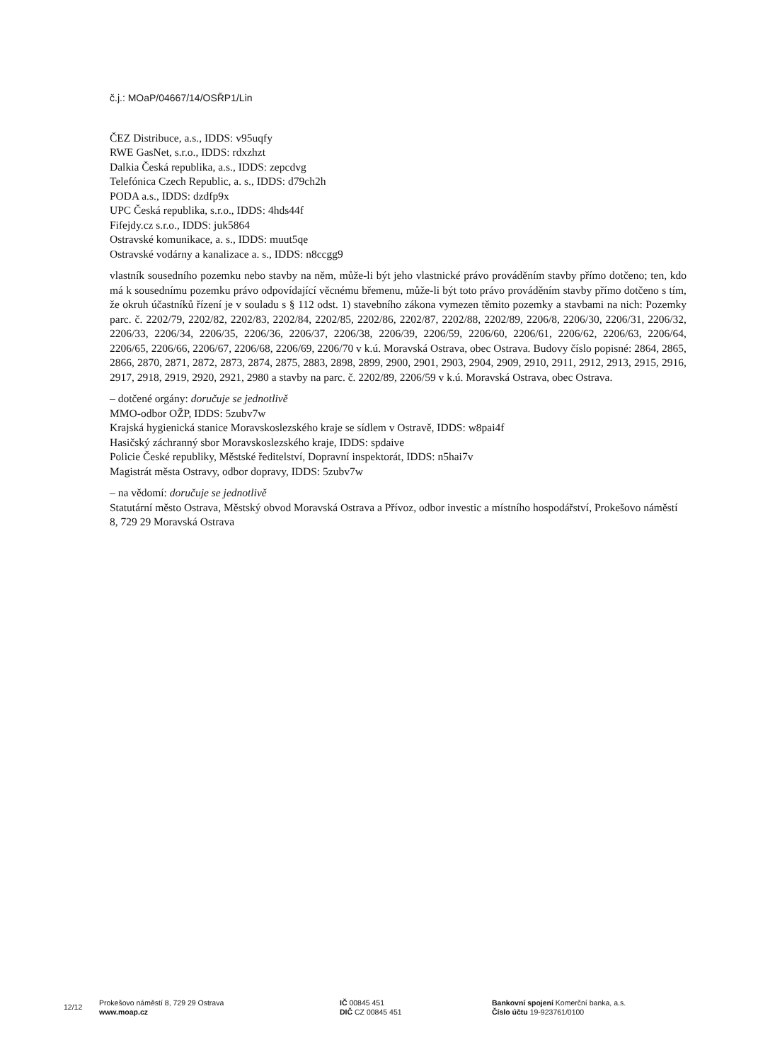č.j.: MOaP/04667/14/OSŘP1/Lin
ČEZ Distribuce, a.s., IDDS: v95uqfy
RWE GasNet, s.r.o., IDDS: rdxzhzt
Dalkia Česká republika, a.s., IDDS: zepcdvg
Telefónica Czech Republic, a. s., IDDS: d79ch2h
PODA a.s., IDDS: dzdfp9x
UPC Česká republika, s.r.o., IDDS: 4hds44f
Fifejdy.cz s.r.o., IDDS: juk5864
Ostravské komunikace, a. s., IDDS: muut5qe
Ostravské vodárny a kanalizace a. s., IDDS: n8ccgg9
vlastník sousedního pozemku nebo stavby na něm, může-li být jeho vlastnické právo prováděním stavby přímo dotčeno; ten, kdo má k sousednímu pozemku právo odpovídající věcnému břemenu, může-li být toto právo prováděním stavby přímo dotčeno s tím, že okruh účastníků řízení je v souladu s § 112 odst. 1) stavebního zákona vymezen těmito pozemky a stavbami na nich: Pozemky parc. č. 2202/79, 2202/82, 2202/83, 2202/84, 2202/85, 2202/86, 2202/87, 2202/88, 2202/89, 2206/8, 2206/30, 2206/31, 2206/32, 2206/33, 2206/34, 2206/35, 2206/36, 2206/37, 2206/38, 2206/39, 2206/59, 2206/60, 2206/61, 2206/62, 2206/63, 2206/64, 2206/65, 2206/66, 2206/67, 2206/68, 2206/69, 2206/70 v k.ú. Moravská Ostrava, obec Ostrava. Budovy číslo popisné: 2864, 2865, 2866, 2870, 2871, 2872, 2873, 2874, 2875, 2883, 2898, 2899, 2900, 2901, 2903, 2904, 2909, 2910, 2911, 2912, 2913, 2915, 2916, 2917, 2918, 2919, 2920, 2921, 2980 a stavby na parc. č. 2202/89, 2206/59 v k.ú. Moravská Ostrava, obec Ostrava.
– dotčené orgány: doručuje se jednotlivě
MMO-odbor OŽP, IDDS: 5zubv7w
Krajská hygienická stanice Moravskoslezského kraje se sídlem v Ostravě, IDDS: w8pai4f
Hasičský záchranný sbor Moravskoslezského kraje, IDDS: spdaive
Policie České republiky, Městské ředitelství, Dopravní inspektorát, IDDS: n5hai7v
Magistrát města Ostravy, odbor dopravy, IDDS: 5zubv7w
– na vědomí: doručuje se jednotlivě
Statutární město Ostrava, Městský obvod Moravská Ostrava a Přívoz, odbor investic a místního hospodářství, Prokešovo náměstí 8, 729 29 Moravská Ostrava
12/12
Prokešovo náměstí 8, 729 29 Ostrava
www.moap.cz
IČ 00845 451
DIČ CZ 00845 451
Bankovní spojení Komerční banka, a.s.
Číslo účtu 19-923761/0100